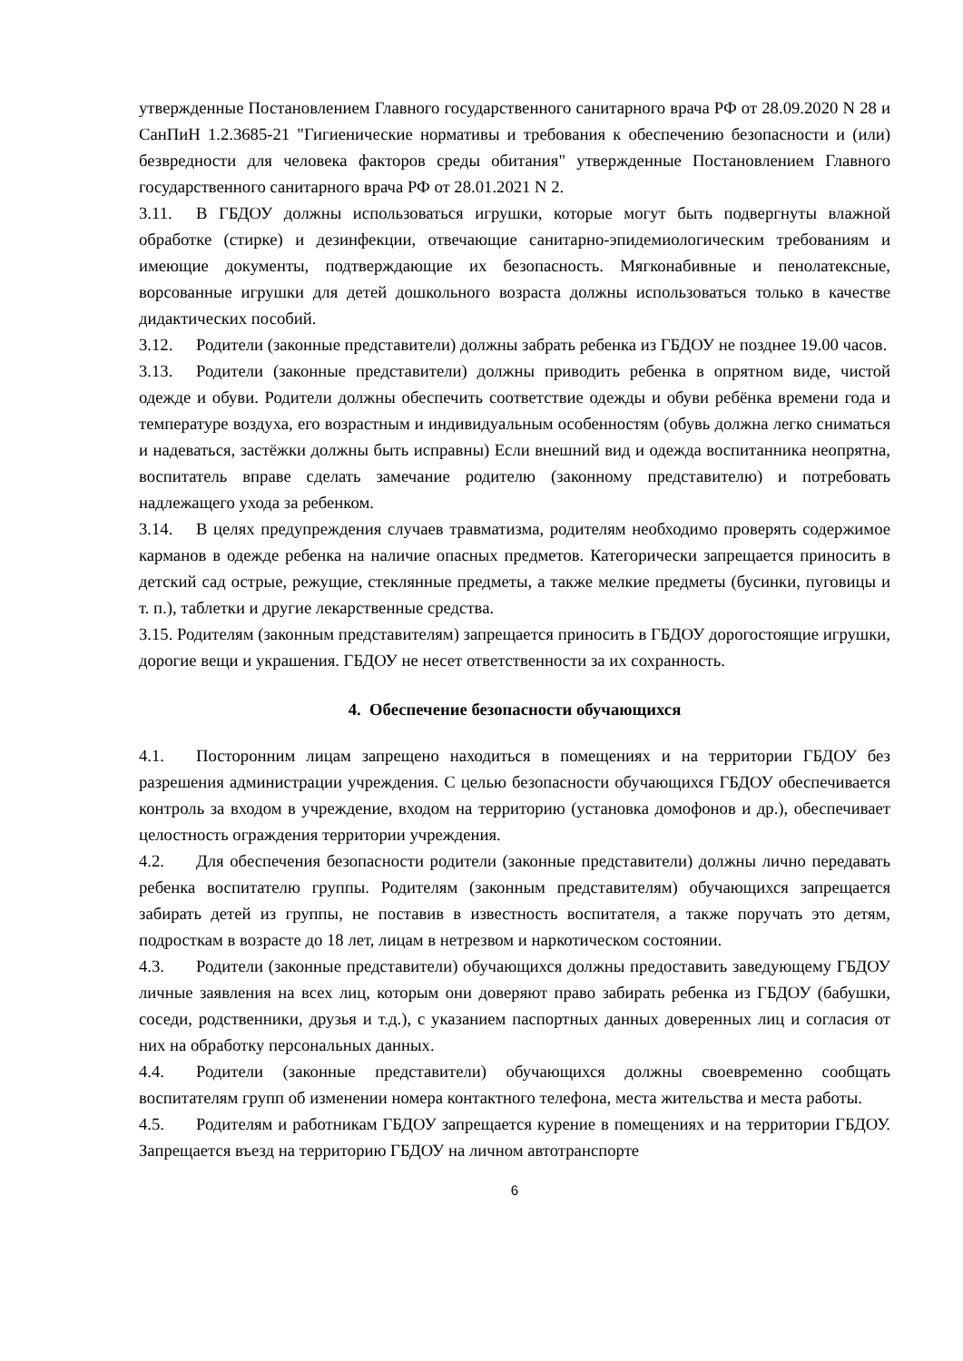утвержденные Постановлением Главного государственного санитарного врача РФ от 28.09.2020 N 28 и СанПиН 1.2.3685-21 "Гигиенические нормативы и требования к обеспечению безопасности и (или) безвредности для человека факторов среды обитания" утвержденные Постановлением Главного государственного санитарного врача РФ от 28.01.2021 N 2.
3.11. В ГБДОУ должны использоваться игрушки, которые могут быть подвергнуты влажной обработке (стирке) и дезинфекции, отвечающие санитарно-эпидемиологическим требованиям и имеющие документы, подтверждающие их безопасность. Мягконабивные и пенолатексные, ворсованные игрушки для детей дошкольного возраста должны использоваться только в качестве дидактических пособий.
3.12. Родители (законные представители) должны забрать ребенка из ГБДОУ не позднее 19.00 часов.
3.13. Родители (законные представители) должны приводить ребенка в опрятном виде, чистой одежде и обуви. Родители должны обеспечить соответствие одежды и обуви ребёнка времени года и температуре воздуха, его возрастным и индивидуальным особенностям (обувь должна легко сниматься и надеваться, застёжки должны быть исправны) Если внешний вид и одежда воспитанника неопрятна, воспитатель вправе сделать замечание родителю (законному представителю) и потребовать надлежащего ухода за ребенком.
3.14. В целях предупреждения случаев травматизма, родителям необходимо проверять содержимое карманов в одежде ребенка на наличие опасных предметов. Категорически запрещается приносить в детский сад острые, режущие, стеклянные предметы, а также мелкие предметы (бусинки, пуговицы и т. п.), таблетки и другие лекарственные средства.
3.15. Родителям (законным представителям) запрещается приносить в ГБДОУ дорогостоящие игрушки, дорогие вещи и украшения. ГБДОУ не несет ответственности за их сохранность.
4. Обеспечение безопасности обучающихся
4.1. Посторонним лицам запрещено находиться в помещениях и на территории ГБДОУ без разрешения администрации учреждения. С целью безопасности обучающихся ГБДОУ обеспечивается контроль за входом в учреждение, входом на территорию (установка домофонов и др.), обеспечивает целостность ограждения территории учреждения.
4.2. Для обеспечения безопасности родители (законные представители) должны лично передавать ребенка воспитателю группы. Родителям (законным представителям) обучающихся запрещается забирать детей из группы, не поставив в известность воспитателя, а также поручать это детям, подросткам в возрасте до 18 лет, лицам в нетрезвом и наркотическом состоянии.
4.3. Родители (законные представители) обучающихся должны предоставить заведующему ГБДОУ личные заявления на всех лиц, которым они доверяют право забирать ребенка из ГБДОУ (бабушки, соседи, родственники, друзья и т.д.), с указанием паспортных данных доверенных лиц и согласия от них на обработку персональных данных.
4.4. Родители (законные представители) обучающихся должны своевременно сообщать воспитателям групп об изменении номера контактного телефона, места жительства и места работы.
4.5. Родителям и работникам ГБДОУ запрещается курение в помещениях и на территории ГБДОУ. Запрещается въезд на территорию ГБДОУ на личном автотранспорте
6